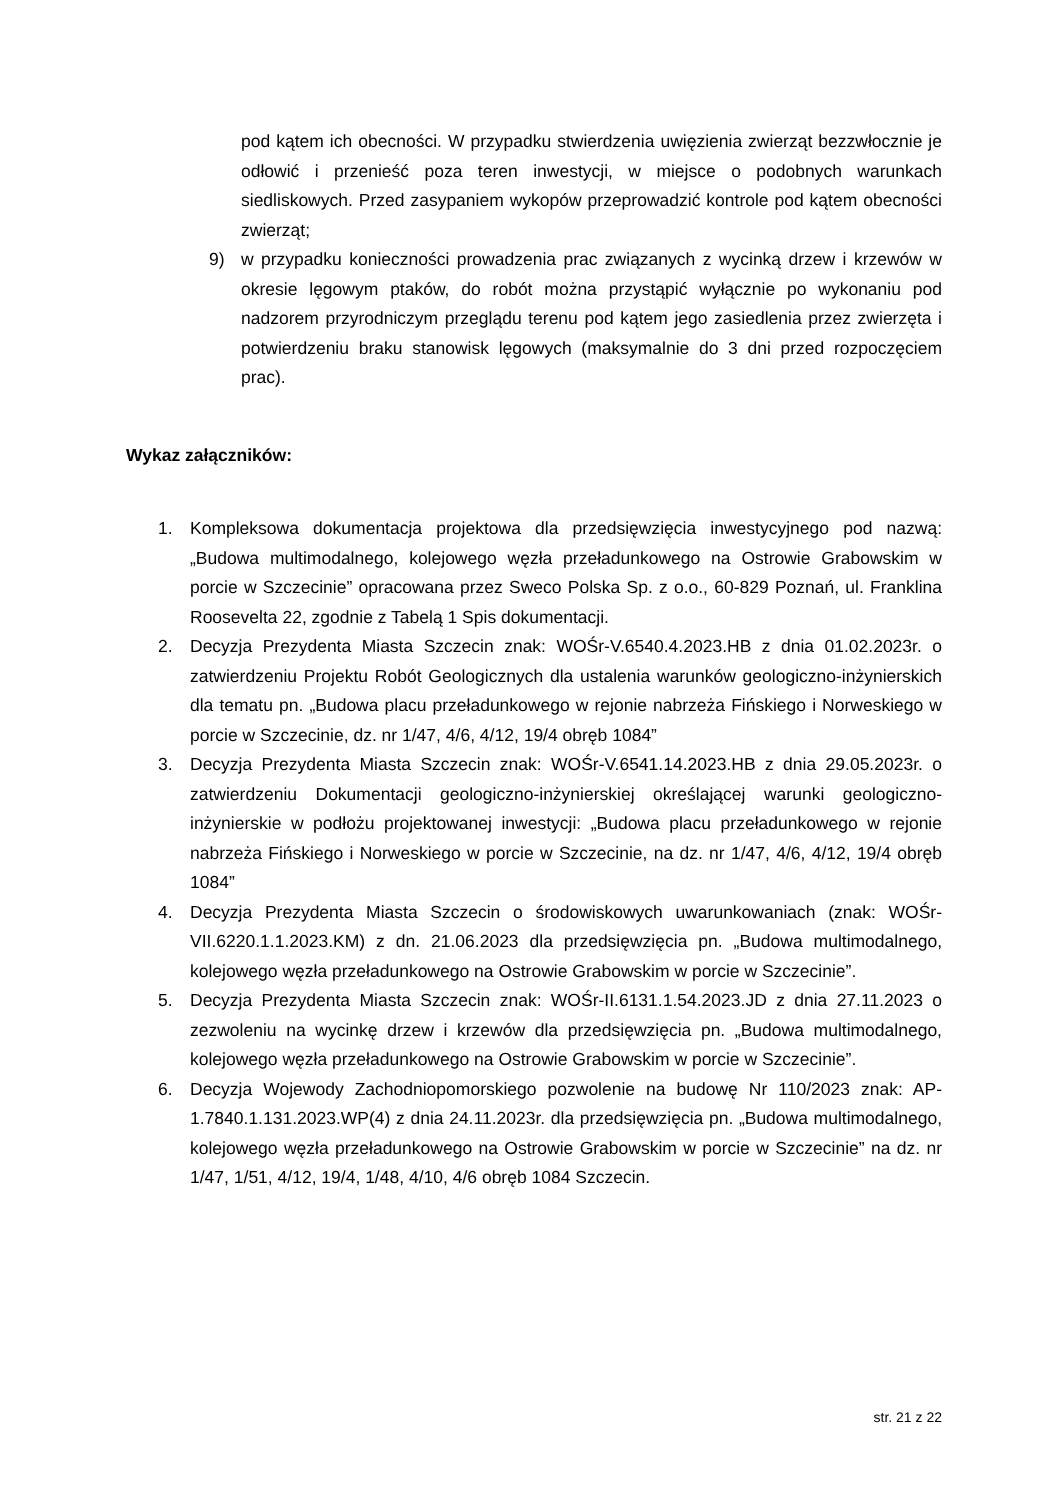pod kątem ich obecności. W przypadku stwierdzenia uwięzienia zwierząt bezzwłocznie je odłowić i przenieść poza teren inwestycji, w miejsce o podobnych warunkach siedliskowych. Przed zasypaniem wykopów przeprowadzić kontrole pod kątem obecności zwierząt;
9) w przypadku konieczności prowadzenia prac związanych z wycinką drzew i krzewów w okresie lęgowym ptaków, do robót można przystąpić wyłącznie po wykonaniu pod nadzorem przyrodniczym przeglądu terenu pod kątem jego zasiedlenia przez zwierzęta i potwierdzeniu braku stanowisk lęgowych (maksymalnie do 3 dni przed rozpoczęciem prac).
Wykaz załączników:
1. Kompleksowa dokumentacja projektowa dla przedsięwzięcia inwestycyjnego pod nazwą: „Budowa multimodalnego, kolejowego węzła przeładunkowego na Ostrowie Grabowskim w porcie w Szczecinie” opracowana przez Sweco Polska Sp. z o.o., 60-829 Poznań, ul. Franklina Roosevelta 22, zgodnie z Tabelą 1 Spis dokumentacji.
2. Decyzja Prezydenta Miasta Szczecin znak: WOŚr-V.6540.4.2023.HB z dnia 01.02.2023r. o zatwierdzeniu Projektu Robót Geologicznych dla ustalenia warunków geologiczno-inżynierskich dla tematu pn. „Budowa placu przeładunkowego w rejonie nabrzeża Fińskiego i Norweskiego w porcie w Szczecinie, dz. nr 1/47, 4/6, 4/12, 19/4 obręb 1084”
3. Decyzja Prezydenta Miasta Szczecin znak: WOŚr-V.6541.14.2023.HB z dnia 29.05.2023r. o zatwierdzeniu Dokumentacji geologiczno-inżynierskiej określającej warunki geologiczno-inżynierskie w podłożu projektowanej inwestycji: „Budowa placu przeładunkowego w rejonie nabrzeża Fińskiego i Norweskiego w porcie w Szczecinie, na dz. nr 1/47, 4/6, 4/12, 19/4 obręb 1084”
4. Decyzja Prezydenta Miasta Szczecin o środowiskowych uwarunkowaniach (znak: WOŚr-VII.6220.1.1.2023.KM) z dn. 21.06.2023 dla przedsięwzięcia pn. „Budowa multimodalnego, kolejowego węzła przeładunkowego na Ostrowie Grabowskim w porcie w Szczecinie”.
5. Decyzja Prezydenta Miasta Szczecin znak: WOŚr-II.6131.1.54.2023.JD z dnia 27.11.2023 o zezwoleniu na wycinkę drzew i krzewów dla przedsięwzięcia pn. „Budowa multimodalnego, kolejowego węzła przeładunkowego na Ostrowie Grabowskim w porcie w Szczecinie”.
6. Decyzja Wojewody Zachodniopomorskiego pozwolenie na budowę Nr 110/2023 znak: AP-1.7840.1.131.2023.WP(4) z dnia 24.11.2023r. dla przedsięwzięcia pn. „Budowa multimodalnego, kolejowego węzła przeładunkowego na Ostrowie Grabowskim w porcie w Szczecinie” na dz. nr 1/47, 1/51, 4/12, 19/4, 1/48, 4/10, 4/6 obręb 1084 Szczecin.
str. 21 z 22